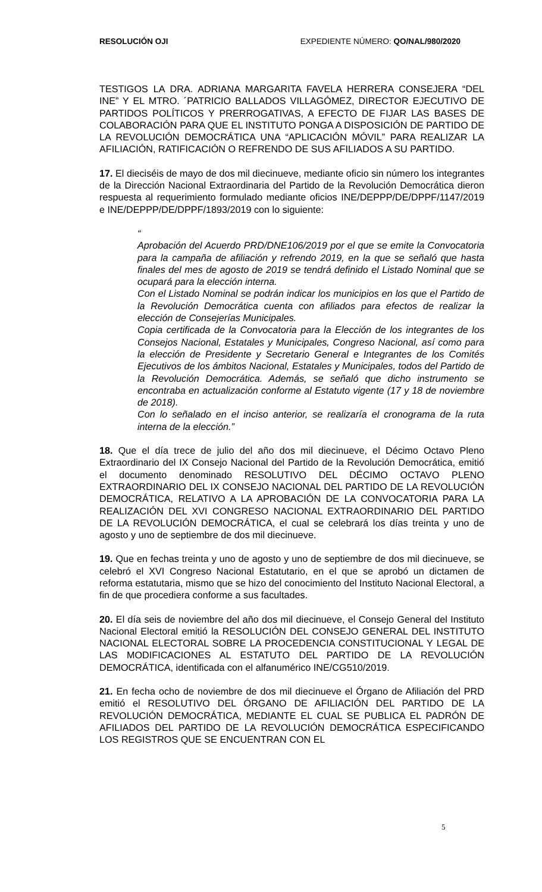RESOLUCIÓN OJI EXPEDIENTE NÚMERO: QO/NAL/980/2020
TESTIGOS LA DRA. ADRIANA MARGARITA FAVELA HERRERA CONSEJERA “DEL INE” Y EL MTRO. ´PATRICIO BALLADOS VILLAGÓMEZ, DIRECTOR EJECUTIVO DE PARTIDOS POLÍTICOS Y PRERROGATIVAS, A EFECTO DE FIJAR LAS BASES DE COLABORACIÓN PARA QUE EL INSTITUTO PONGA A DISPOSICIÓN DE PARTIDO DE LA REVOLUCIÓN DEMOCRÁTICA UNA “APLICACIÓN MÓVIL” PARA REALIZAR LA AFILIACIÓN, RATIFICACIÓN O REFRENDO DE SUS AFILIADOS A SU PARTIDO.
17. El dieciséis de mayo de dos mil diecinueve, mediante oficio sin número los integrantes de la Dirección Nacional Extraordinaria del Partido de la Revolución Democrática dieron respuesta al requerimiento formulado mediante oficios INE/DEPPP/DE/DPPF/1147/2019 e INE/DEPPP/DE/DPPF/1893/2019 con lo siguiente:
“
Aprobación del Acuerdo PRD/DNE106/2019 por el que se emite la Convocatoria para la campaña de afiliación y refrendo 2019, en la que se señaló que hasta finales del mes de agosto de 2019 se tendrá definido el Listado Nominal que se ocupará para la elección interna.
Con el Listado Nominal se podrán indicar los municipios en los que el Partido de la Revolución Democrática cuenta con afiliados para efectos de realizar la elección de Consejerías Municipales.
Copia certificada de la Convocatoria para la Elección de los integrantes de los Consejos Nacional, Estatales y Municipales, Congreso Nacional, así como para la elección de Presidente y Secretario General e Integrantes de los Comités Ejecutivos de los ámbitos Nacional, Estatales y Municipales, todos del Partido de la Revolución Democrática. Además, se señaló que dicho instrumento se encontraba en actualización conforme al Estatuto vigente (17 y 18 de noviembre de 2018).
Con lo señalado en el inciso anterior, se realizaría el cronograma de la ruta interna de la elección.”
18. Que el día trece de julio del año dos mil diecinueve, el Décimo Octavo Pleno Extraordinario del IX Consejo Nacional del Partido de la Revolución Democrática, emitió el documento denominado RESOLUTIVO DEL DÉCIMO OCTAVO PLENO EXTRAORDINARIO DEL IX CONSEJO NACIONAL DEL PARTIDO DE LA REVOLUCIÓN DEMOCRÁTICA, RELATIVO A LA APROBACIÓN DE LA CONVOCATORIA PARA LA REALIZACIÓN DEL XVI CONGRESO NACIONAL EXTRAORDINARIO DEL PARTIDO DE LA REVOLUCIÓN DEMOCRÁTICA, el cual se celebrará los días treinta y uno de agosto y uno de septiembre de dos mil diecinueve.
19. Que en fechas treinta y uno de agosto y uno de septiembre de dos mil diecinueve, se celebró el XVI Congreso Nacional Estatutario, en el que se aprobó un dictamen de reforma estatutaria, mismo que se hizo del conocimiento del Instituto Nacional Electoral, a fin de que procediera conforme a sus facultades.
20. El día seis de noviembre del año dos mil diecinueve, el Consejo General del Instituto Nacional Electoral emitió la RESOLUCIÓN DEL CONSEJO GENERAL DEL INSTITUTO NACIONAL ELECTORAL SOBRE LA PROCEDENCIA CONSTITUCIONAL Y LEGAL DE LAS MODIFICACIONES AL ESTATUTO DEL PARTIDO DE LA REVOLUCIÓN DEMOCRÁTICA, identificada con el alfanumérico INE/CG510/2019.
21. En fecha ocho de noviembre de dos mil diecinueve el Órgano de Afiliación del PRD emitió el RESOLUTIVO DEL ÓRGANO DE AFILIACIÓN DEL PARTIDO DE LA REVOLUCIÓN DEMOCRÁTICA, MEDIANTE EL CUAL SE PUBLICA EL PADRÓN DE AFILIADOS DEL PARTIDO DE LA REVOLUCIÓN DEMOCRÁTICA ESPECIFICANDO LOS REGISTROS QUE SE ENCUENTRAN CON EL
5